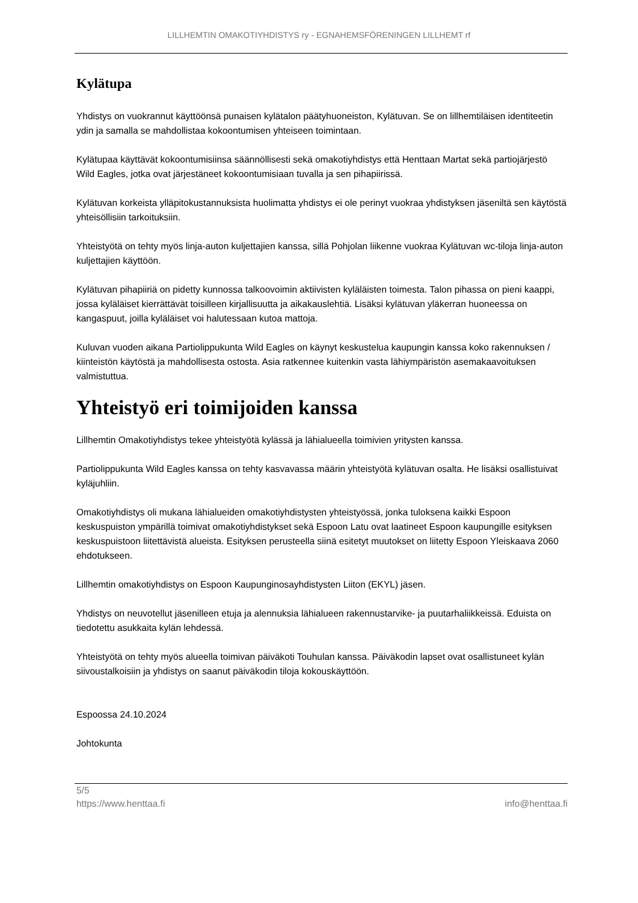LILLHEMTIN OMAKOTIYHDISTYS ry - EGNAHEMSFÖRENINGEN LILLHEMT rf
Kylätupa
Yhdistys on vuokrannut käyttöönsä punaisen kylätalon päätyhuoneiston, Kylätuvan. Se on lillhemtiläisen identiteetin ydin ja samalla se mahdollistaa kokoontumisen yhteiseen toimintaan.
Kylätupaa käyttävät kokoontumisiinsa säännöllisesti sekä omakotiyhdistys että Henttaan Martat sekä partiojärjestö Wild Eagles, jotka ovat järjestäneet kokoontumisiaan tuvalla ja sen pihapiirissä.
Kylätuvan korkeista ylläpitokustannuksista huolimatta yhdistys ei ole perinyt vuokraa yhdistyksen jäseniltä sen käytöstä yhteisöllisiin tarkoituksiin.
Yhteistyötä on tehty myös linja-auton kuljettajien kanssa, sillä Pohjolan liikenne vuokraa Kylätuvan wc-tiloja linja-auton kuljettajien käyttöön.
Kylätuvan pihapiiriä on pidetty kunnossa talkoovoimin aktiivisten kyläläisten toimesta. Talon pihassa on pieni kaappi, jossa kyläläiset kierrättävät toisilleen kirjallisuutta ja aikakauslehtiä. Lisäksi kylätuvan yläkerran huoneessa on kangaspuut, joilla kyläläiset voi halutessaan kutoa mattoja.
Kuluvan vuoden aikana Partiolippukunta Wild Eagles on käynyt keskustelua kaupungin kanssa koko rakennuksen / kiinteistön käytöstä ja mahdollisesta ostosta. Asia ratkennee kuitenkin vasta lähiympäristön asemakaavoituksen valmistuttua.
Yhteistyö eri toimijoiden kanssa
Lillhemtin Omakotiyhdistys tekee yhteistyötä kylässä ja lähialueella toimivien yritysten kanssa.
Partiolippukunta Wild Eagles kanssa on tehty kasvavassa määrin yhteistyötä kylätuvan osalta. He lisäksi osallistuivat kyläjuhliin.
Omakotiyhdistys oli mukana lähialueiden omakotiyhdistysten yhteistyössä, jonka tuloksena kaikki Espoon keskuspuiston ympärillä toimivat omakotiyhdistykset sekä Espoon Latu ovat laatineet Espoon kaupungille esityksen keskuspuistoon liitettävistä alueista. Esityksen perusteella siinä esitetyt muutokset on liitetty Espoon Yleiskaava 2060 ehdotukseen.
Lillhemtin omakotiyhdistys on Espoon Kaupunginosayhdistysten Liiton (EKYL) jäsen.
Yhdistys on neuvotellut jäsenilleen etuja ja alennuksia lähialueen rakennustarvike- ja puutarhaliikkeissä. Eduista on tiedotettu asukkaita kylän lehdessä.
Yhteistyötä on tehty myös alueella toimivan päiväkoti Touhulan kanssa. Päiväkodin lapset ovat osallistuneet kylän siivoustalkoisiin ja yhdistys on saanut päiväkodin tiloja kokouskäyttöön.
Espoossa 24.10.2024
Johtokunta
5/5
https://www.henttaa.fi info@henttaa.fi